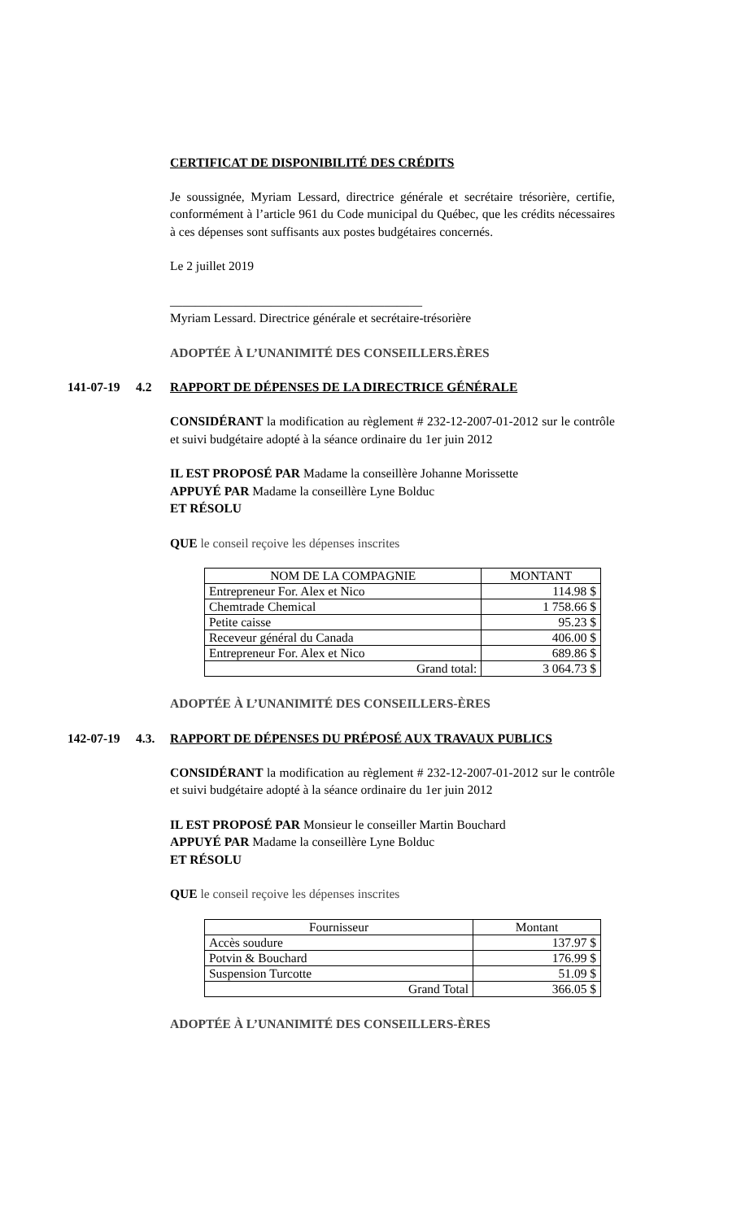CERTIFICAT DE DISPONIBILITÉ DES CRÉDITS
Je soussignée, Myriam Lessard, directrice générale et secrétaire trésorière, certifie, conformément à l’article 961 du Code municipal du Québec, que les crédits nécessaires à ces dépenses sont suffisants aux postes budgétaires concernés.
Le 2 juillet 2019
________________________________________
Myriam Lessard. Directrice générale et secrétaire-trésorière
ADOPTÉE À L’UNANIMITÉ DES CONSEILLERS.ÈRES
141-07-19 4.2 RAPPORT DE DÉPENSES DE LA DIRECTRICE GÉNÉRALE
CONSIDÉRANT la modification au règlement # 232-12-2007-01-2012 sur le contrôle et suivi budgétaire adopté à la séance ordinaire du 1er juin 2012
IL EST PROPOSÉ PAR Madame la conseillère Johanne Morissette
APPUYÉ PAR Madame la conseillère Lyne Bolduc
ET RÉSOLU
QUE le conseil reçoive les dépenses inscrites
| NOM DE LA COMPAGNIE | MONTANT |
| --- | --- |
| Entrepreneur For. Alex et Nico | 114.98 $ |
| Chemtrade Chemical | 1 758.66 $ |
| Petite caisse | 95.23 $ |
| Receveur général du Canada | 406.00 $ |
| Entrepreneur For. Alex et Nico | 689.86 $ |
| Grand total: | 3 064.73 $ |
ADOPTÉE À L’UNANIMITÉ DES CONSEILLERS-ÈRES
142-07-19 4.3. RAPPORT DE DÉPENSES DU PRÉPOSÉ AUX TRAVAUX PUBLICS
CONSIDÉRANT la modification au règlement # 232-12-2007-01-2012 sur le contrôle et suivi budgétaire adopté à la séance ordinaire du 1er juin 2012
IL EST PROPOSÉ PAR Monsieur le conseiller Martin Bouchard
APPUYÉ PAR Madame la conseillère Lyne Bolduc
ET RÉSOLU
QUE le conseil reçoive les dépenses inscrites
| Fournisseur | Montant |
| --- | --- |
| Accès soudure | 137.97 $ |
| Potvin & Bouchard | 176.99 $ |
| Suspension Turcotte | 51.09 $ |
| Grand Total | 366.05 $ |
ADOPTÉE À L’UNANIMITÉ DES CONSEILLERS-ÈRES